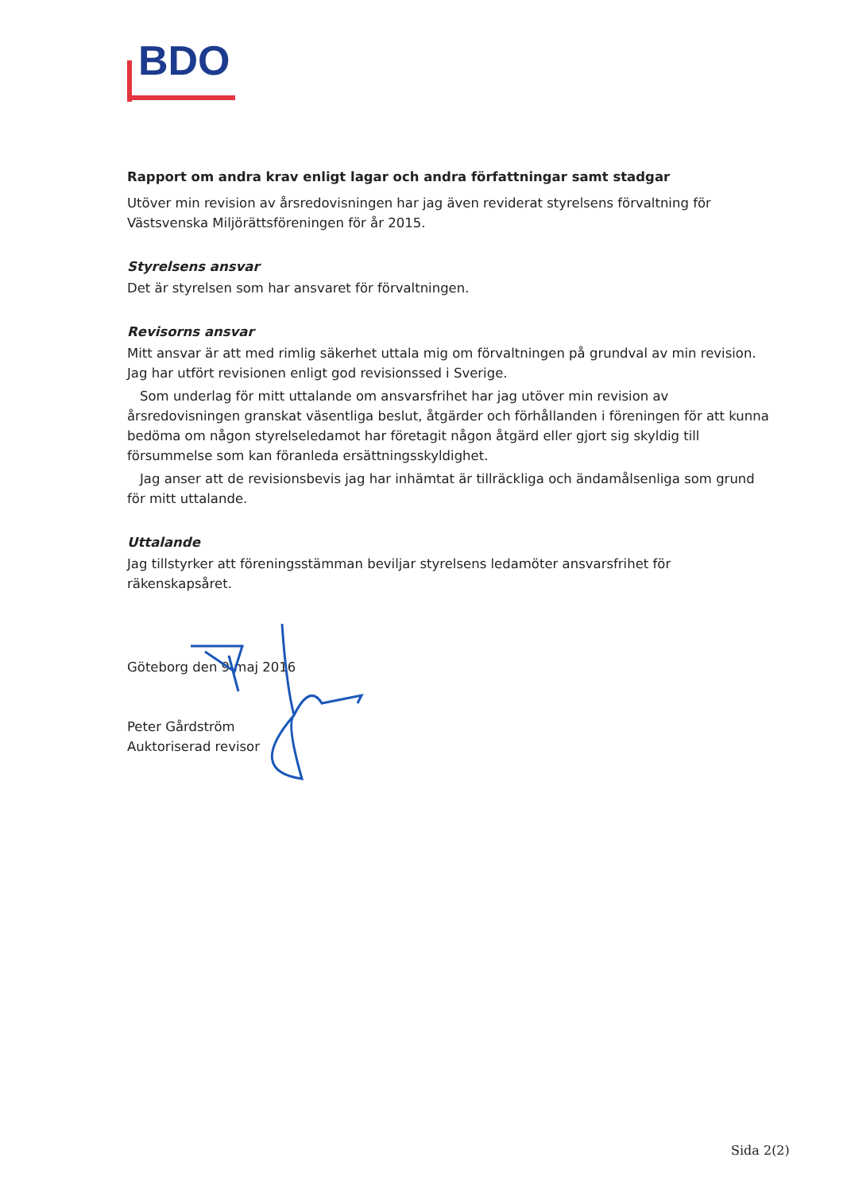BDO
Rapport om andra krav enligt lagar och andra författningar samt stadgar
Utöver min revision av årsredovisningen har jag även reviderat styrelsens förvaltning för Västsvenska Miljörättsföreningen för år 2015.
Styrelsens ansvar
Det är styrelsen som har ansvaret för förvaltningen.
Revisorns ansvar
Mitt ansvar är att med rimlig säkerhet uttala mig om förvaltningen på grundval av min revision. Jag har utfört revisionen enligt god revisionssed i Sverige.
Som underlag för mitt uttalande om ansvarsfrihet har jag utöver min revision av årsredovisningen granskat väsentliga beslut, åtgärder och förhållanden i föreningen för att kunna bedöma om någon styrelseledamot har företagit någon åtgärd eller gjort sig skyldig till försummelse som kan föranleda ersättningsskyldighet.
Jag anser att de revisionsbevis jag har inhämtat är tillräckliga och ändamålsenliga som grund för mitt uttalande.
Uttalande
Jag tillstyrker att föreningsstämman beviljar styrelsens ledamöter ansvarsfrihet för räkenskapsåret.
Göteborg den 9 maj 2016
Peter Gårdström
Auktoriserad revisor
Sida 2(2)